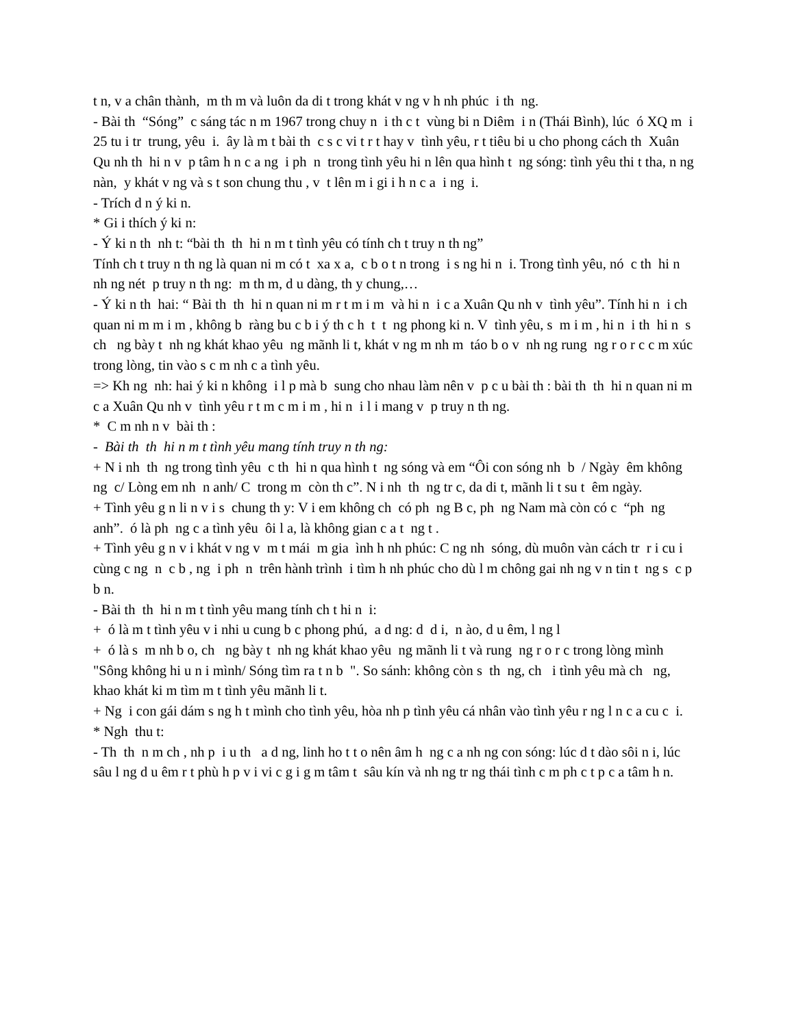t n, v a chân thành, m th m và luôn da di t trong khát v ng v h nh phúc i th ng.
- Bài th “Sóng” c sáng tác n m 1967 trong chuy n i th c t vùng bi n Diêm i n (Thái Bình), lúc ó XQ m i 25 tu i tr trung, yêu i. ây là m t bài th c s c vi t r t hay v tình yêu, r t tiêu bi u cho phong cách th Xuân Qu nh th hi n v p tâm h n c a ng i ph n trong tình yêu hi n lên qua hình t ng sóng: tình yêu thi t tha, n ng nàn, y khát v ng và s t son chung thu , v t lên m i gi i h n c a i ng i.
- Trích d n ý ki n.
* Gi i thích ý ki n:
- Ý ki n th nh t: “bài th th hi n m t tình yêu có tính ch t truy n th ng”
Tính ch t truy n th ng là quan ni m có t xa x a, c b o t n trong i s ng hi n i. Trong tình yêu, nó c th hi n nh ng nét p truy n th ng: m th m, d u dàng, th y chung,…
- Ý ki n th hai: “ Bài th th hi n quan ni m r t m i m và hi n i c a Xuân Qu nh v tình yêu”. Tính hi n i ch quan ni m m i m , không b ràng bu c b i ý th c h t t ng phong ki n. V tình yêu, s m i m , hi n i th hi n s ch ng bày t nh ng khát khao yêu ng mãnh li t, khát v ng m nh m táo b o v nh ng rung ng r o r c c m xúc trong lòng, tin vào s c m nh c a tình yêu.
=> Kh ng nh: hai ý ki n không i l p mà b sung cho nhau làm nên v p c u bài th : bài th th hi n quan ni m c a Xuân Qu nh v tình yêu r t m c m i m , hi n i l i mang v p truy n th ng.
* C m nh n v bài th :
- Bài th th hi n m t tình yêu mang tính truy n th ng:
+ N i nh th ng trong tình yêu c th hi n qua hình t ng sóng và em “Ôi con sóng nh b / Ngày êm không ng c/ Lòng em nh n anh/ C trong m còn th c”. N i nh th ng tr c, da di t, mãnh li t su t êm ngày.
+ Tình yêu g n li n v i s chung th y: V i em không ch có ph ng B c, ph ng Nam mà còn có c “ph ng anh”. ó là ph ng c a tình yêu ôi l a, là không gian c a t ng t .
+ Tình yêu g n v i khát v ng v m t mái m gia ình h nh phúc: C ng nh sóng, dù muôn vàn cách tr r i cu i cùng c ng n c b , ng i ph n trên hành trình i tìm h nh phúc cho dù l m chông gai nh ng v n tin t ng s c p b n.
- Bài th th hi n m t tình yêu mang tính ch t hi n i:
+ ó là m t tình yêu v i nhi u cung b c phong phú, a d ng: d d i, n ào, d u êm, l ng l
+ ó là s m nh b o, ch ng bày t nh ng khát khao yêu ng mãnh li t và rung ng r o r c trong lòng mình "Sông không hi u n i mình/ Sóng tìm ra t n b ". So sánh: không còn s th ng, ch i tình yêu mà ch ng, khao khát ki m tìm m t tình yêu mãnh li t.
+ Ng i con gái dám s ng h t mình cho tình yêu, hòa nh p tình yêu cá nhân vào tình yêu r ng l n c a cu c i.
* Ngh thu t:
- Th th n m ch , nh p i u th a d ng, linh ho t t o nên âm h ng c a nh ng con sóng: lúc d t dào sôi n i, lúc sâu l ng d u êm r t phù h p v i vi c g i g m tâm t sâu kín và nh ng tr ng thái tình c m ph c t p c a tâm h n.